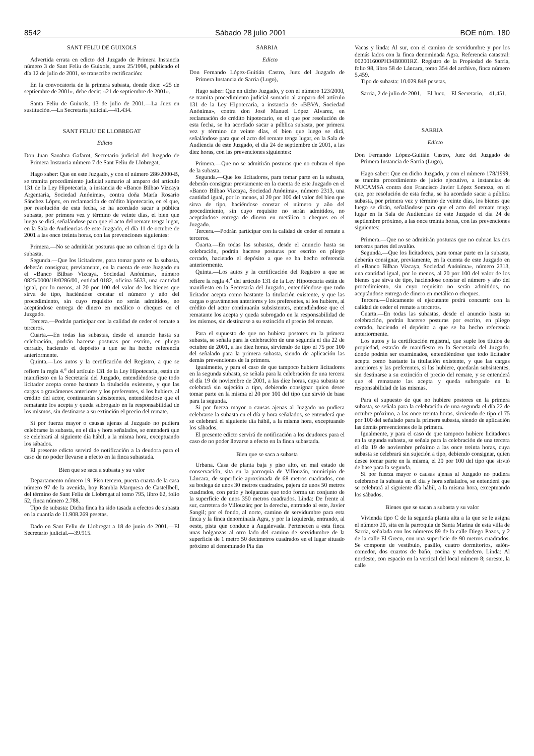8542 Sábado 28 julio 2001 BOE núm. 180
SANT FELIU DE GUIXOLS
Advertida errata en edicto del Juzgado de Primera Instancia número 3 de Sant Feliu de Guixols, autos 25/1998, publicado el día 12 de julio de 2001, se transcribe rectificación:
En la convocatoria de la primera subasta, donde dice: «25 de septiembre de 2001», debe decir: «21 de septiembre de 2001».
Santa Feliu de Guixols, 13 de julio de 2001.—La Juez en sustitución.—La Secretaria judicial.—41.434.
SANT FELIU DE LLOBREGAT
Edicto
Don Juan Sanabra Gafarot, Secretario judicial del Juzgado de Primera Instancia número 7 de Sant Feliu de Llobregat,
Hago saber: Que en este Juzgado, y con el número 286/2000-B, se tramita procedimiento judicial sumario al amparo del artículo 131 de la Ley Hipotecaria, a instancia de «Banco Bilbao Vizcaya Argentaria, Sociedad Anónima», contra doña María Rosario Sánchez López, en reclamación de crédito hipotecario, en el que, por resolución de esta fecha, se ha acordado sacar a pública subasta, por primera vez y término de veinte días, el bien que luego se dirá, señalándose para que el acto del remate tenga lugar, en la Sala de Audiencias de este Juzgado, el día 11 de octubre de 2001 a las once treinta horas, con las prevenciones siguientes:
Primera.—No se admitirán posturas que no cubran el tipo de la subasta.
Segunda.—Que los licitadores, para tomar parte en la subasta, deberán consignar, previamente, en la cuenta de este Juzgado en el «Banco Bilbao Vizcaya, Sociedad Anónima», número 0825/0000/18/0286/00, entidad 0182, oficina 5633, una cantidad igual, por lo menos, al 20 por 100 del valor de los bienes que sirva de tipo, haciéndose constar el número y año del procedimiento, sin cuyo requisito no serán admitidos, no aceptándose entrega de dinero en metálico o cheques en el Juzgado.
Tercera.—Podrán participar con la calidad de ceder el remate a terceros.
Cuarta.—En todas las subastas, desde el anuncio hasta su celebración, podrán hacerse posturas por escrito, en pliego cerrado, haciendo el depósito a que se ha hecho referencia anteriormente.
Quinta.—Los autos y la certificación del Registro, a que se refiere la regla 4.<sup>a</sup> del artículo 131 de la Ley Hipotecaria, están de manifiesto en la Secretaría del Juzgado, entendiéndose que todo licitador acepta como bastante la titulación existente, y que las cargas o gravámenes anteriores y los preferentes, si los hubiere, al crédito del actor, continuarán subsistentes, entendiéndose que el rematante los acepta y queda subrogado en la responsabilidad de los mismos, sin destinarse a su extinción el precio del remate.
Si por fuerza mayor o causas ajenas al Juzgado no pudiera celebrarse la subasta, en el día y hora señalados, se entenderá que se celebrará al siguiente día hábil, a la misma hora, exceptuando los sábados.
El presente edicto servirá de notificación a la deudora para el caso de no poder llevarse a efecto en la finca subastada.
Bien que se saca a subasta y su valor
Departamento número 19. Piso tercero, puerta cuarta de la casa número 97 de la avenida, hoy Rambla Marquesa de Castellbell, del término de Sant Feliu de Llobregat al tomo 795, libro 62, folio 52, finca número 2.788.
Tipo de subasta: Dicha finca ha sido tasada a efectos de subasta en la cuantía de 11.908.269 pesetas.
Dado en Sant Feliu de Llobregat a 18 de junio de 2001.—El Secretario judicial.—39.915.
SARRIA
Edicto
Don Fernando López-Guitián Castro, Juez del Juzgado de Primera Instancia de Sarria (Lugo),
Hago saber: Que en dicho Juzgado, y con el número 123/2000, se tramita procedimiento judicial sumario al amparo del artículo 131 de la Ley Hipotecaria, a instancia de «BBVA, Sociedad Anónima», contra don José Manuel López Alvarez, en reclamación de crédito hipotecario, en el que por resolución de esta fecha, se ha acordado sacar a pública subasta, por primera vez y término de veinte días, el bien que luego se dirá, señalándose para que el acto del remate tenga lugar, en la Sala de Audiencia de este Juzgado, el día 24 de septiembre de 2001, a las diez horas, con las prevenciones siguientes:
Primera.—Que no se admitirán posturas que no cubran el tipo de la subasta.
Segunda.—Que los licitadores, para tomar parte en la subasta, deberán consignar previamente en la cuenta de este Juzgado en el «Banco Bilbao Vizcaya, Sociedad Anónima», número 2313, una cantidad igual, por lo menos, al 20 por 100 del valor del bien que sirva de tipo, haciéndose constar el número y año del procedimiento, sin cuyo requisito no serán admitidos, no aceptándose entrega de dinero en metálico o cheques en el Juzgado.
Tercera.—Podrán participar con la calidad de ceder el remate a terceros.
Cuarta.—En todas las subastas, desde el anuncio hasta su celebración, podrán hacerse posturas por escrito en pliego cerrado, haciendo el depósito a que se ha hecho referencia anteriormente.
Quinta.—Los autos y la certificación del Registro a que se refiere la regla 4.<sup>a</sup> del artículo 131 de la Ley Hipotecaria están de manifiesto en la Secretaría del Juzgado, entendiéndose que todo licitador acepta como bastante la titulación existente, y que las cargas o gravámenes anteriores y los preferentes, si los hubiere, al crédito del actor continuarán subsistentes, entendiéndose que el rematante los acepta y queda subrogado en la responsabilidad de los mismos, sin destinarse a su extinción el precio del remate.
Para el supuesto de que no hubiera postores en la primera subasta, se señala para la celebración de una segunda el día 22 de octubre de 2001, a las diez horas, sirviendo de tipo el 75 por 100 del señalado para la primera subasta, siendo de aplicación las demás prevenciones de la primera.
Igualmente, y para el caso de que tampoco hubiere licitadores en la segunda subasta, se señala para la celebración de una tercera el día 19 de noviembre de 2001, a las diez horas, cuya subasta se celebrará sin sujeción a tipo, debiendo consignar quien desee tomar parte en la misma el 20 por 100 del tipo que sirvió de base para la segunda.
Si por fuerza mayor o causas ajenas al Juzgado no pudiera celebrarse la subasta en el día y hora señalados, se entenderá que se celebrará el siguiente día hábil, a la misma hora, exceptuando los sábados.
El presente edicto servirá de notificación a los deudores para el caso de no poder llevarse a efecto en la finca subastada.
Bien que se saca a subasta
Urbana. Casa de planta baja y piso alto, en mal estado de conservación, sita en la parroquia de Villouzán, municipio de Láncara, de superficie aproximada de 68 metros cuadrados, con su bodega de unos 30 metros cuadrados, pajera de unos 50 metros cuadrados, con patio y holganzas que todo forma un conjunto de la superficie de unos 350 metros cuadrados. Linda: De frente al sur, carretera de Villouzán; por la derecha, entrando al este, Javier Sangil; por el fondo, al norte, camino de servidumbre para esta finca y la finca denominada Agra, y por la izquierda, entrando, al oeste, pista que conduce a Augalevada. Pertenecen a esta finca unas holganzas al otro lado del camino de servidumbre de la superficie de 1 metro 50 decímetros cuadrados en el lugar situado próximo al denominado Pía das
Vacas y linda: Al sur, con el camino de servidumbre y por los demás lados con la finca denominada Agra. Referencia catastral: 002001600PH34B0001RZ. Registro de la Propiedad de Sarria, folio 98, libro 58 de Láncara, tomo 354 del archivo, finca número 5.459.
Tipo de subasta: 10.029.848 pesetas.
Sarria, 2 de julio de 2001.—El Juez.—El Secretario.—41.451.
SARRIA
Edicto
Don Fernando López-Guitián Castro, Juez del Juzgado de Primera Instancia de Sarria (Lugo),
Hago saber: Que en dicho Juzgado, y con el número 178/1999, se tramita procedimiento de juicio ejecutivo, a instancias de NUCAMSA contra don Francisco Javier López Somoza, en el que, por resolución de esta fecha, se ha acordado sacar a pública subasta, por primera vez y término de veinte días, los bienes que luego se dirán, señalándose para que el acto del remate tenga lugar en la Sala de Audiencias de este Juzgado el día 24 de septiembre próximo, a las once treinta horas, con las prevenciones siguientes:
Primera.—Que no se admitirán posturas que no cubran las dos terceras partes del avalúo.
Segunda.—Que los licitadores, para tomar parte en la subasta, deberán consignar, previamente, en la cuenta de este Juzgado en el «Banco Bilbao Vizcaya, Sociedad Anónima», número 2313, una cantidad igual, por lo menos, al 20 por 100 del valor de los bienes que sirva de tipo, haciéndose constar el número y año del procedimiento, sin cuyo requisito no serán admitidos, no aceptándose entrega de dinero en metálico o cheques.
Tercera.—Únicamente el ejecutante podrá concurrir con la calidad de ceder el remate a terceros.
Cuarta.—En todas las subastas, desde el anuncio hasta su celebración, podrán hacerse posturas por escrito, en pliego cerrado, haciendo el depósito a que se ha hecho referencia anteriormente.
Los autos y la certificación registral, que suple los títulos de propiedad, estarán de manifiesto en la Secretaría del Juzgado, donde podrán ser examinados, entendiéndose que todo licitador acepta como bastante la titulación existente, y que las cargas anteriores y las preferentes, si las hubiere, quedarán subsistentes, sin destinarse a su extinción el precio del remate, y se entenderá que el rematante las acepta y queda subrogado en la responsabilidad de las mismas.
Para el supuesto de que no hubiere postores en la primera subasta, se señala para la celebración de una segunda el día 22 de octubre próximo, a las once treinta horas, sirviendo de tipo el 75 por 100 del señalado para la primera subasta, siendo de aplicación las demás prevenciones de la primera.
Igualmente, y para el caso de que tampoco hubiere licitadores en la segunda subasta, se señala para la celebración de una tercera el día 19 de noviembre próximo a las once treinta horas, cuya subasta se celebrará sin sujeción a tipo, debiendo consignar, quien desee tomar parte en la misma, el 20 por 100 del tipo que sirvió de base para la segunda.
Si por fuerza mayor o causas ajenas al Juzgado no pudiera celebrarse la subasta en el día y hora señalados, se entenderá que se celebrará al siguiente día hábil, a la misma hora, exceptuando los sábados.
Bienes que se sacan a subasta y su valor
Vivienda tipo C de la segunda planta alta a la que se le asigna el número 20, sita en la parroquia de Santa Marina de esta villa de Sarria, señalada con los números 89 de la calle Diego Pazos, y 2 de la calle El Greco, con una superficie de 90 metros cuadrados. Se compone de vestíbulo, pasillo, cuatro dormitorios, salón-comedor, dos cuartos de baño, cocina y tendedero. Linda: Al nordeste, con espacio en la vertical del local número 8; sureste, la calle